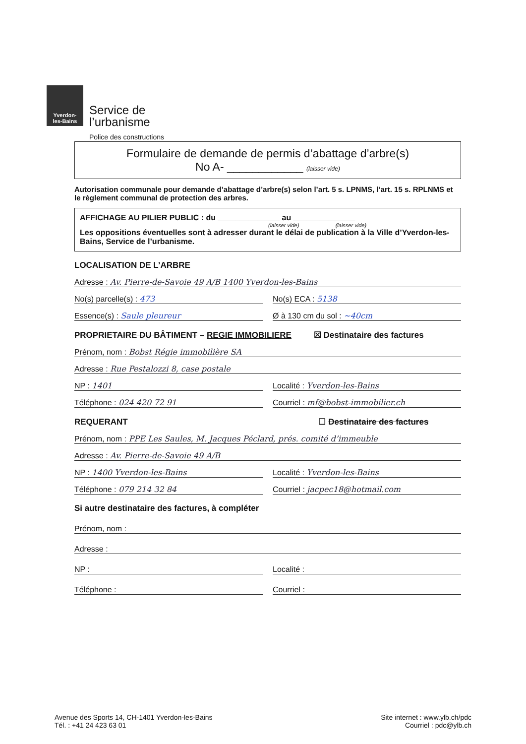Yverdon-
les-Bains
Service de
l’urbanisme
Police des constructions
Formulaire de demande de permis d’abattage d’arbre(s)
No A- ____________ (laisser vide)
Autorisation communale pour demande d’abattage d’arbre(s) selon l’art. 5 s. LPNMS, l’art. 15 s. RPLNMS et le règlement communal de protection des arbres.
AFFICHAGE AU PILIER PUBLIC : du ______________ au ______________
(laisser vide) (laisser vide)
Les oppositions éventuelles sont à adresser durant le délai de publication à la Ville d’Yverdon-les-Bains, Service de l’urbanisme.
LOCALISATION DE L’ARBRE
Adresse : Av. Pierre-de-Savoie 49 A/B 1400 Yverdon-les-Bains
No(s) parcelle(s) : 473 No(s) ECA : 5138
Essence(s) : Saule pleureur Ø à 130 cm du sol : ~40cm
PROPRIETAIRE DU BÂTIMENT – REGIE IMMOBILIERE ☒ Destinataire des factures
Prénom, nom : Bobst Régie immobilière SA
Adresse : Rue Pestalozzi 8, case postale
NP : 1401 Localité : Yverdon-les-Bains
Téléphone : 024 420 72 91 Courriel : mf@bobst-immobilier.ch
REQUERANT ☐ Destinataire des factures
Prénom, nom : PPE Les Saules, M. Jacques Péclard, prés. comité d’immeuble
Adresse : Av. Pierre-de-Savoie 49 A/B
NP : 1400 Yverdon-les-Bains Localité : Yverdon-les-Bains
Téléphone : 079 214 32 84 Courriel : jacpec18@hotmail.com
Si autre destinataire des factures, à compléter
Prénom, nom :
Adresse :
NP : Localité :
Téléphone : Courriel :
Avenue des Sports 14, CH-1401 Yverdon-les-Bains
Tél. : +41 24 423 63 01
Site internet : www.ylb.ch/pdc
Courriel : pdc@ylb.ch